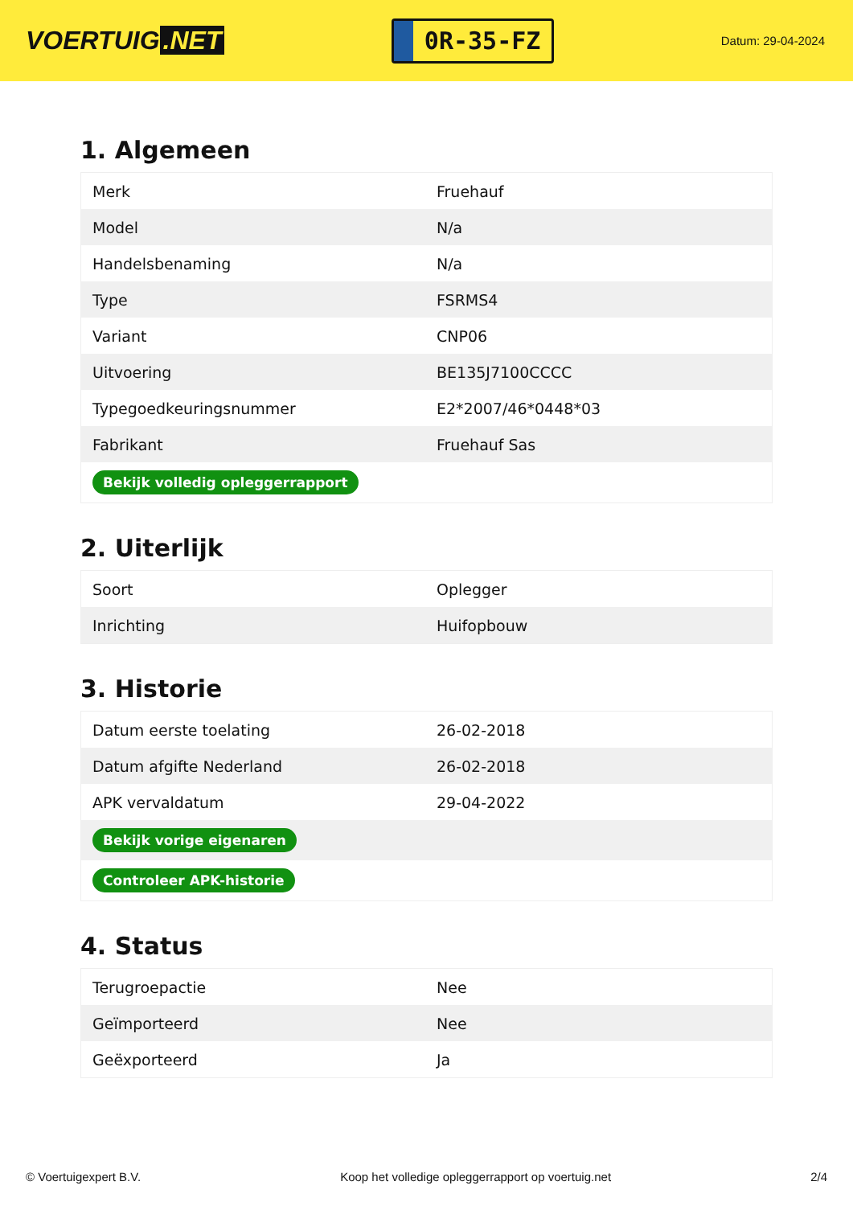VOERTUIG.NET
0R-35-FZ
Datum: 29-04-2024
1. Algemeen
| Merk | Fruehauf |
| Model | N/a |
| Handelsbenaming | N/a |
| Type | FSRMS4 |
| Variant | CNP06 |
| Uitvoering | BE135J7100CCCC |
| Typegoedkeuringsnummer | E2*2007/46*0448*03 |
| Fabrikant | Fruehauf Sas |
| Bekijk volledig opleggerrapport | |
2. Uiterlijk
| Soort | Oplegger |
| Inrichting | Huifopbouw |
3. Historie
| Datum eerste toelating | 26-02-2018 |
| Datum afgifte Nederland | 26-02-2018 |
| APK vervaldatum | 29-04-2022 |
| Bekijk vorige eigenaren | |
| Controleer APK-historie | |
4. Status
| Terugroepactie | Nee |
| Geïmporteerd | Nee |
| Geëxporteerd | Ja |
© Voertuigexpert B.V. Koop het volledige opleggerrapport op voertuig.net 2/4